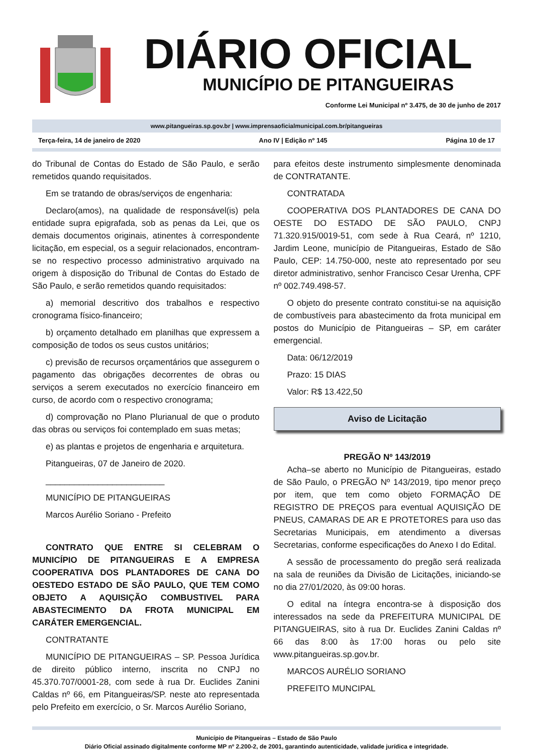DIÁRIO OFICIAL
MUNICÍPIO DE PITANGUEIRAS
Conforme Lei Municipal nº 3.475, de 30 de junho de 2017
www.pitangueiras.sp.gov.br | www.imprensaoficialmunicipal.com.br/pitangueiras
Terça-feira, 14 de janeiro de 2020 Ano IV | Edição nº 145 Página 10 de 17
do Tribunal de Contas do Estado de São Paulo, e serão remetidos quando requisitados.
Em se tratando de obras/serviços de engenharia:
Declaro(amos), na qualidade de responsável(is) pela entidade supra epigrafada, sob as penas da Lei, que os demais documentos originais, atinentes à correspondente licitação, em especial, os a seguir relacionados, encontram-se no respectivo processo administrativo arquivado na origem à disposição do Tribunal de Contas do Estado de São Paulo, e serão remetidos quando requisitados:
a) memorial descritivo dos trabalhos e respectivo cronograma físico-financeiro;
b) orçamento detalhado em planilhas que expressem a composição de todos os seus custos unitários;
c) previsão de recursos orçamentários que assegurem o pagamento das obrigações decorrentes de obras ou serviços a serem executados no exercício financeiro em curso, de acordo com o respectivo cronograma;
d) comprovação no Plano Plurianual de que o produto das obras ou serviços foi contemplado em suas metas;
e) as plantas e projetos de engenharia e arquitetura.
Pitangueiras, 07 de Janeiro de 2020.
_________________________
MUNICÍPIO DE PITANGUEIRAS
Marcos Aurélio Soriano - Prefeito
CONTRATO QUE ENTRE SI CELEBRAM O MUNICÍPIO DE PITANGUEIRAS E A EMPRESA COOPERATIVA DOS PLANTADORES DE CANA DO OESTEDO ESTADO DE SÃO PAULO, QUE TEM COMO OBJETO A AQUISIÇÃO COMBUSTIVEL PARA ABASTECIMENTO DA FROTA MUNICIPAL EM CARÁTER EMERGENCIAL.
CONTRATANTE
MUNICÍPIO DE PITANGUEIRAS – SP. Pessoa Jurídica de direito público interno, inscrita no CNPJ no 45.370.707/0001-28, com sede à rua Dr. Euclides Zanini Caldas nº 66, em Pitangueiras/SP. neste ato representada pelo Prefeito em exercício, o Sr. Marcos Aurélio Soriano,
para efeitos deste instrumento simplesmente denominada de CONTRATANTE.
CONTRATADA
COOPERATIVA DOS PLANTADORES DE CANA DO OESTE DO ESTADO DE SÃO PAULO, CNPJ 71.320.915/0019-51, com sede à Rua Ceará, nº 1210, Jardim Leone, município de Pitangueiras, Estado de São Paulo, CEP: 14.750-000, neste ato representado por seu diretor administrativo, senhor Francisco Cesar Urenha, CPF nº 002.749.498-57.
O objeto do presente contrato constitui-se na aquisição de combustíveis para abastecimento da frota municipal em postos do Município de Pitangueiras – SP, em caráter emergencial.
Data: 06/12/2019
Prazo: 15 DIAS
Valor: R$ 13.422,50
Aviso de Licitação
PREGÃO Nº 143/2019
Acha–se aberto no Município de Pitangueiras, estado de São Paulo, o PREGÃO Nº 143/2019, tipo menor preço por item, que tem como objeto FORMAÇÃO DE REGISTRO DE PREÇOS para eventual AQUISIÇÃO DE PNEUS, CAMARAS DE AR E PROTETORES para uso das Secretarias Municipais, em atendimento a diversas Secretarias, conforme especificações do Anexo I do Edital.
A sessão de processamento do pregão será realizada na sala de reuniões da Divisão de Licitações, iniciando-se no dia 27/01/2020, às 09:00 horas.
O edital na íntegra encontra-se à disposição dos interessados na sede da PREFEITURA MUNICIPAL DE PITANGUEIRAS, sito à rua Dr. Euclides Zanini Caldas nº 66 das 8:00 às 17:00 horas ou pelo site www.pitangueiras.sp.gov.br.
MARCOS AURÉLIO SORIANO
PREFEITO MUNCIPAL
Município de Pitangueiras – Estado de São Paulo
Diário Oficial assinado digitalmente conforme MP nº 2.200-2, de 2001, garantindo autenticidade, validade jurídica e integridade.